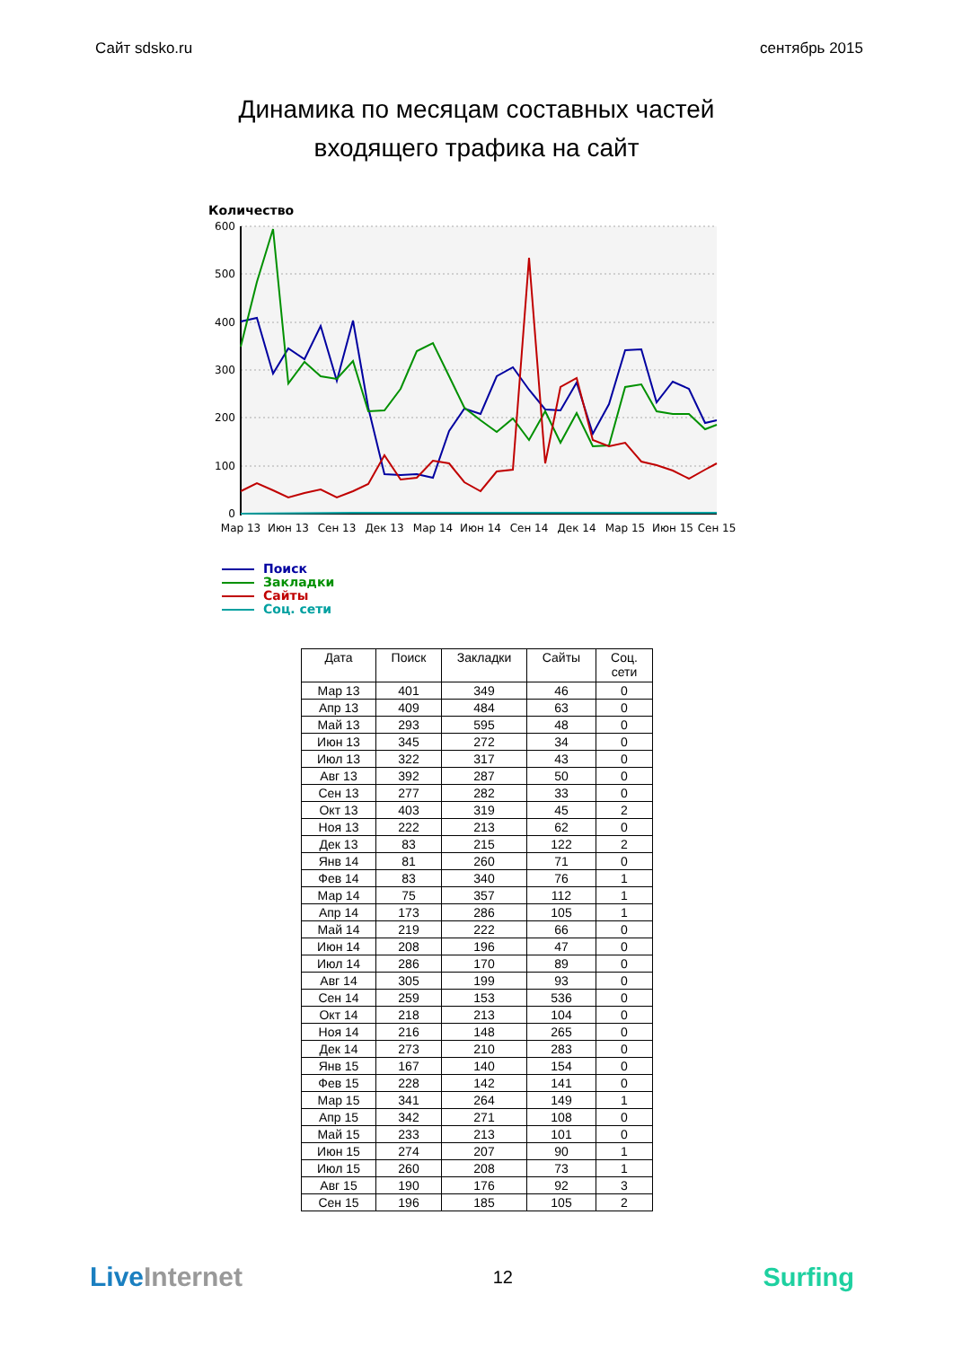Сайт sdsko.ru сентябрь 2015
Динамика по месяцам составных частей
входящего трафика на сайт
Количество
600
500
400
300
200
100
0
Мар 13
Июн 13
Сен 13
Дек 13
Мар 14
Июн 14
Сен 14
Дек 14
Мар 15
Июн 15
Сен 15
Поиск
Закладки
Сайты
Соц. сети
| Дата | Поиск | Закладки | Сайты | Соц. сети |
| --- | --- | --- | --- | --- |
| Мар 13 | 401 | 349 | 46 | 0 |
| Апр 13 | 409 | 484 | 63 | 0 |
| Май 13 | 293 | 595 | 48 | 0 |
| Июн 13 | 345 | 272 | 34 | 0 |
| Июл 13 | 322 | 317 | 43 | 0 |
| Авг 13 | 392 | 287 | 50 | 0 |
| Сен 13 | 277 | 282 | 33 | 0 |
| Окт 13 | 403 | 319 | 45 | 2 |
| Ноя 13 | 222 | 213 | 62 | 0 |
| Дек 13 | 83 | 215 | 122 | 2 |
| Янв 14 | 81 | 260 | 71 | 0 |
| Фев 14 | 83 | 340 | 76 | 1 |
| Мар 14 | 75 | 357 | 112 | 1 |
| Апр 14 | 173 | 286 | 105 | 1 |
| Май 14 | 219 | 222 | 66 | 0 |
| Июн 14 | 208 | 196 | 47 | 0 |
| Июл 14 | 286 | 170 | 89 | 0 |
| Авг 14 | 305 | 199 | 93 | 0 |
| Сен 14 | 259 | 153 | 536 | 0 |
| Окт 14 | 218 | 213 | 104 | 0 |
| Ноя 14 | 216 | 148 | 265 | 0 |
| Дек 14 | 273 | 210 | 283 | 0 |
| Янв 15 | 167 | 140 | 154 | 0 |
| Фев 15 | 228 | 142 | 141 | 0 |
| Мар 15 | 341 | 264 | 149 | 1 |
| Апр 15 | 342 | 271 | 108 | 0 |
| Май 15 | 233 | 213 | 101 | 0 |
| Июн 15 | 274 | 207 | 90 | 1 |
| Июл 15 | 260 | 208 | 73 | 1 |
| Авг 15 | 190 | 176 | 92 | 3 |
| Сен 15 | 196 | 185 | 105 | 2 |
Live Internet 12 Surfing